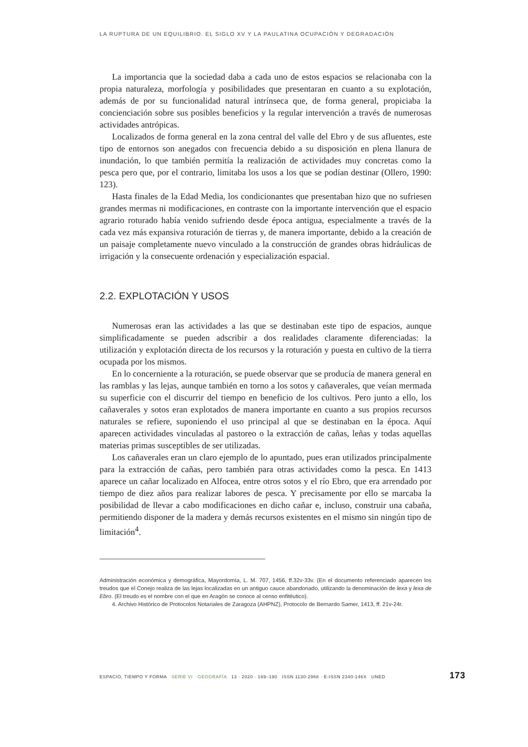LA RUPTURA DE UN EQUILIBRIO. EL SIGLO XV Y LA PAULATINA OCUPACIÓN Y DEGRADACIÓN
La importancia que la sociedad daba a cada uno de estos espacios se relacionaba con la propia naturaleza, morfología y posibilidades que presentaran en cuanto a su explotación, además de por su funcionalidad natural intrínseca que, de forma general, propiciaba la concienciación sobre sus posibles beneficios y la regular intervención a través de numerosas actividades antrópicas.
Localizados de forma general en la zona central del valle del Ebro y de sus afluentes, este tipo de entornos son anegados con frecuencia debido a su disposición en plena llanura de inundación, lo que también permitía la realización de actividades muy concretas como la pesca pero que, por el contrario, limitaba los usos a los que se podían destinar (Ollero, 1990: 123).
Hasta finales de la Edad Media, los condicionantes que presentaban hizo que no sufriesen grandes mermas ni modificaciones, en contraste con la importante intervención que el espacio agrario roturado había venido sufriendo desde época antigua, especialmente a través de la cada vez más expansiva roturación de tierras y, de manera importante, debido a la creación de un paisaje completamente nuevo vinculado a la construcción de grandes obras hidráulicas de irrigación y la consecuente ordenación y especialización espacial.
2.2. EXPLOTACIÓN Y USOS
Numerosas eran las actividades a las que se destinaban este tipo de espacios, aunque simplificadamente se pueden adscribir a dos realidades claramente diferenciadas: la utilización y explotación directa de los recursos y la roturación y puesta en cultivo de la tierra ocupada por los mismos.
En lo concerniente a la roturación, se puede observar que se producía de manera general en las ramblas y las lejas, aunque también en torno a los sotos y cañaverales, que veían mermada su superficie con el discurrir del tiempo en beneficio de los cultivos. Pero junto a ello, los cañaverales y sotos eran explotados de manera importante en cuanto a sus propios recursos naturales se refiere, suponiendo el uso principal al que se destinaban en la época. Aquí aparecen actividades vinculadas al pastoreo o la extracción de cañas, leñas y todas aquellas materias primas susceptibles de ser utilizadas.
Los cañaverales eran un claro ejemplo de lo apuntado, pues eran utilizados principalmente para la extracción de cañas, pero también para otras actividades como la pesca. En 1413 aparece un cañar localizado en Alfocea, entre otros sotos y el río Ebro, que era arrendado por tiempo de diez años para realizar labores de pesca. Y precisamente por ello se marcaba la posibilidad de llevar a cabo modificaciones en dicho cañar e, incluso, construir una cabaña, permitiendo disponer de la madera y demás recursos existentes en el mismo sin ningún tipo de limitación<sup>4</sup>.
Administración económica y demográfica, Mayordomía, L. M. 707, 1456, ff.32v-33v. (En el documento referenciado aparecen los treudos que el Conejo realiza de las lejas localizadas en un antiguo cauce abandonado, utilizando la denominación de lexa y lexa de Ebro. (El treudo es el nombre con el que en Aragón se conoce al censo enfitéutico).
4. Archivo Histórico de Protocolos Notariales de Zaragoza (AHPNZ), Protocolo de Bernardo Samer, 1413, ff. 21v-24r.
ESPACIO, TIEMPO Y FORMA SERIE VI · GEOGRAFÍA 13 · 2020 · 169–190 ISSN 1130-2968 · E-ISSN 2340-146X UNED 173